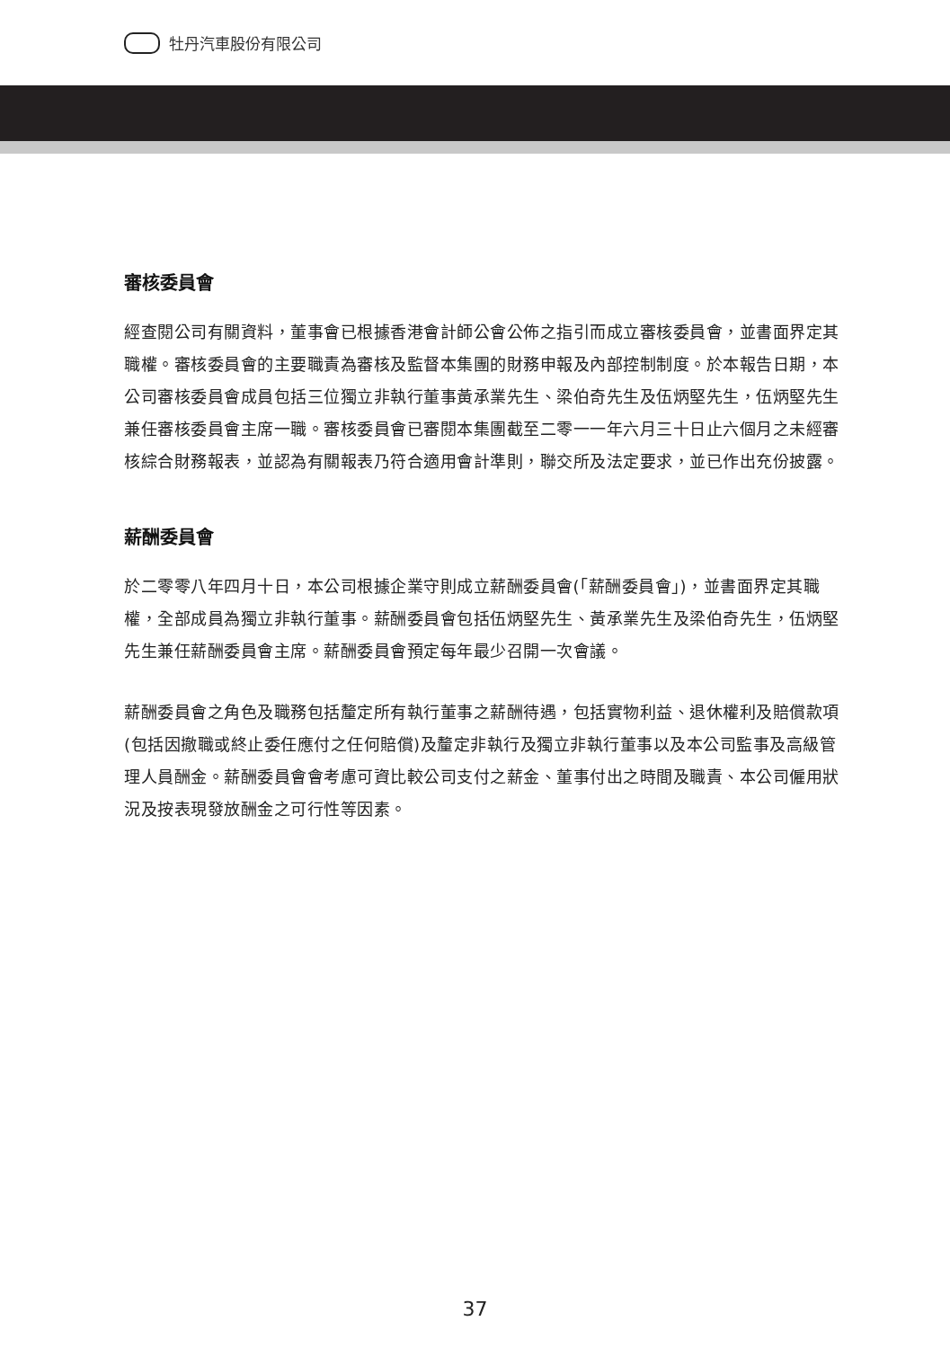牡丹汽車股份有限公司
審核委員會
經查閱公司有關資料，董事會已根據香港會計師公會公佈之指引而成立審核委員會，並書面界定其職權。審核委員會的主要職責為審核及監督本集團的財務申報及內部控制制度。於本報告日期，本公司審核委員會成員包括三位獨立非執行董事黃承業先生、梁伯奇先生及伍炳堅先生，伍炳堅先生兼任審核委員會主席一職。審核委員會已審閱本集團截至二零一一年六月三十日止六個月之未經審核綜合財務報表，並認為有關報表乃符合適用會計準則，聯交所及法定要求，並已作出充份披露。
薪酬委員會
於二零零八年四月十日，本公司根據企業守則成立薪酬委員會(「薪酬委員會」)，並書面界定其職權，全部成員為獨立非執行董事。薪酬委員會包括伍炳堅先生、黃承業先生及梁伯奇先生，伍炳堅先生兼任薪酬委員會主席。薪酬委員會預定每年最少召開一次會議。
薪酬委員會之角色及職務包括釐定所有執行董事之薪酬待遇，包括實物利益、退休權利及賠償款項(包括因撤職或終止委任應付之任何賠償)及釐定非執行及獨立非執行董事以及本公司監事及高級管理人員酬金。薪酬委員會會考慮可資比較公司支付之薪金、董事付出之時間及職責、本公司僱用狀況及按表現發放酬金之可行性等因素。
37